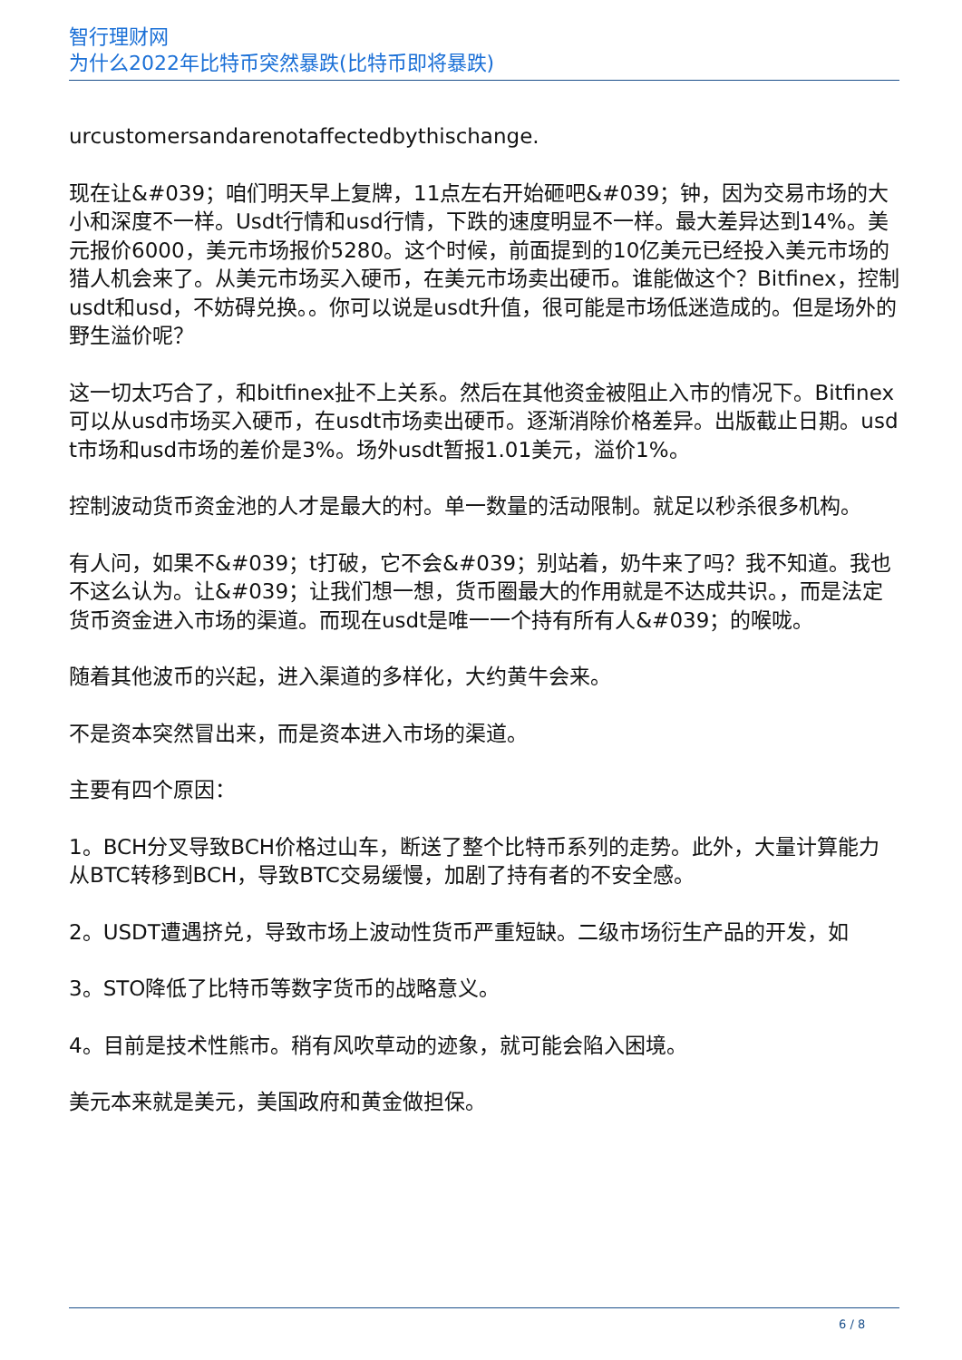智行理财网
为什么2022年比特币突然暴跌(比特币即将暴跌)
urcustomersandarenotaffectedbythischange.
现在让&#039；咱们明天早上复牌，11点左右开始砸吧&#039；钟，因为交易市场的大小和深度不一样。Usdt行情和usd行情，下跌的速度明显不一样。最大差异达到14%。美元报价6000，美元市场报价5280。这个时候，前面提到的10亿美元已经投入美元市场的猎人机会来了。从美元市场买入硬币，在美元市场卖出硬币。谁能做这个？Bitfinex，控制usdt和usd，不妨碍兑换。。你可以说是usdt升值，很可能是市场低迷造成的。但是场外的野生溢价呢？
这一切太巧合了，和bitfinex扯不上关系。然后在其他资金被阻止入市的情况下。Bitfinex可以从usd市场买入硬币，在usdt市场卖出硬币。逐渐消除价格差异。出版截止日期。usdt市场和usd市场的差价是3%。场外usdt暂报1.01美元，溢价1%。
控制波动货币资金池的人才是最大的村。单一数量的活动限制。就足以秒杀很多机构。
有人问，如果不&#039；t打破，它不会&#039；别站着，奶牛来了吗？我不知道。我也不这么认为。让&#039；让我们想一想，货币圈最大的作用就是不达成共识。，而是法定货币资金进入市场的渠道。而现在usdt是唯一一个持有所有人&#039；的喉咙。
随着其他波币的兴起，进入渠道的多样化，大约黄牛会来。
不是资本突然冒出来，而是资本进入市场的渠道。
主要有四个原因：
1。BCH分叉导致BCH价格过山车，断送了整个比特币系列的走势。此外，大量计算能力从BTC转移到BCH，导致BTC交易缓慢，加剧了持有者的不安全感。
2。USDT遭遇挤兑，导致市场上波动性货币严重短缺。二级市场衍生产品的开发，如
3。STO降低了比特币等数字货币的战略意义。
4。目前是技术性熊市。稍有风吹草动的迹象，就可能会陷入困境。
美元本来就是美元，美国政府和黄金做担保。
6 / 8